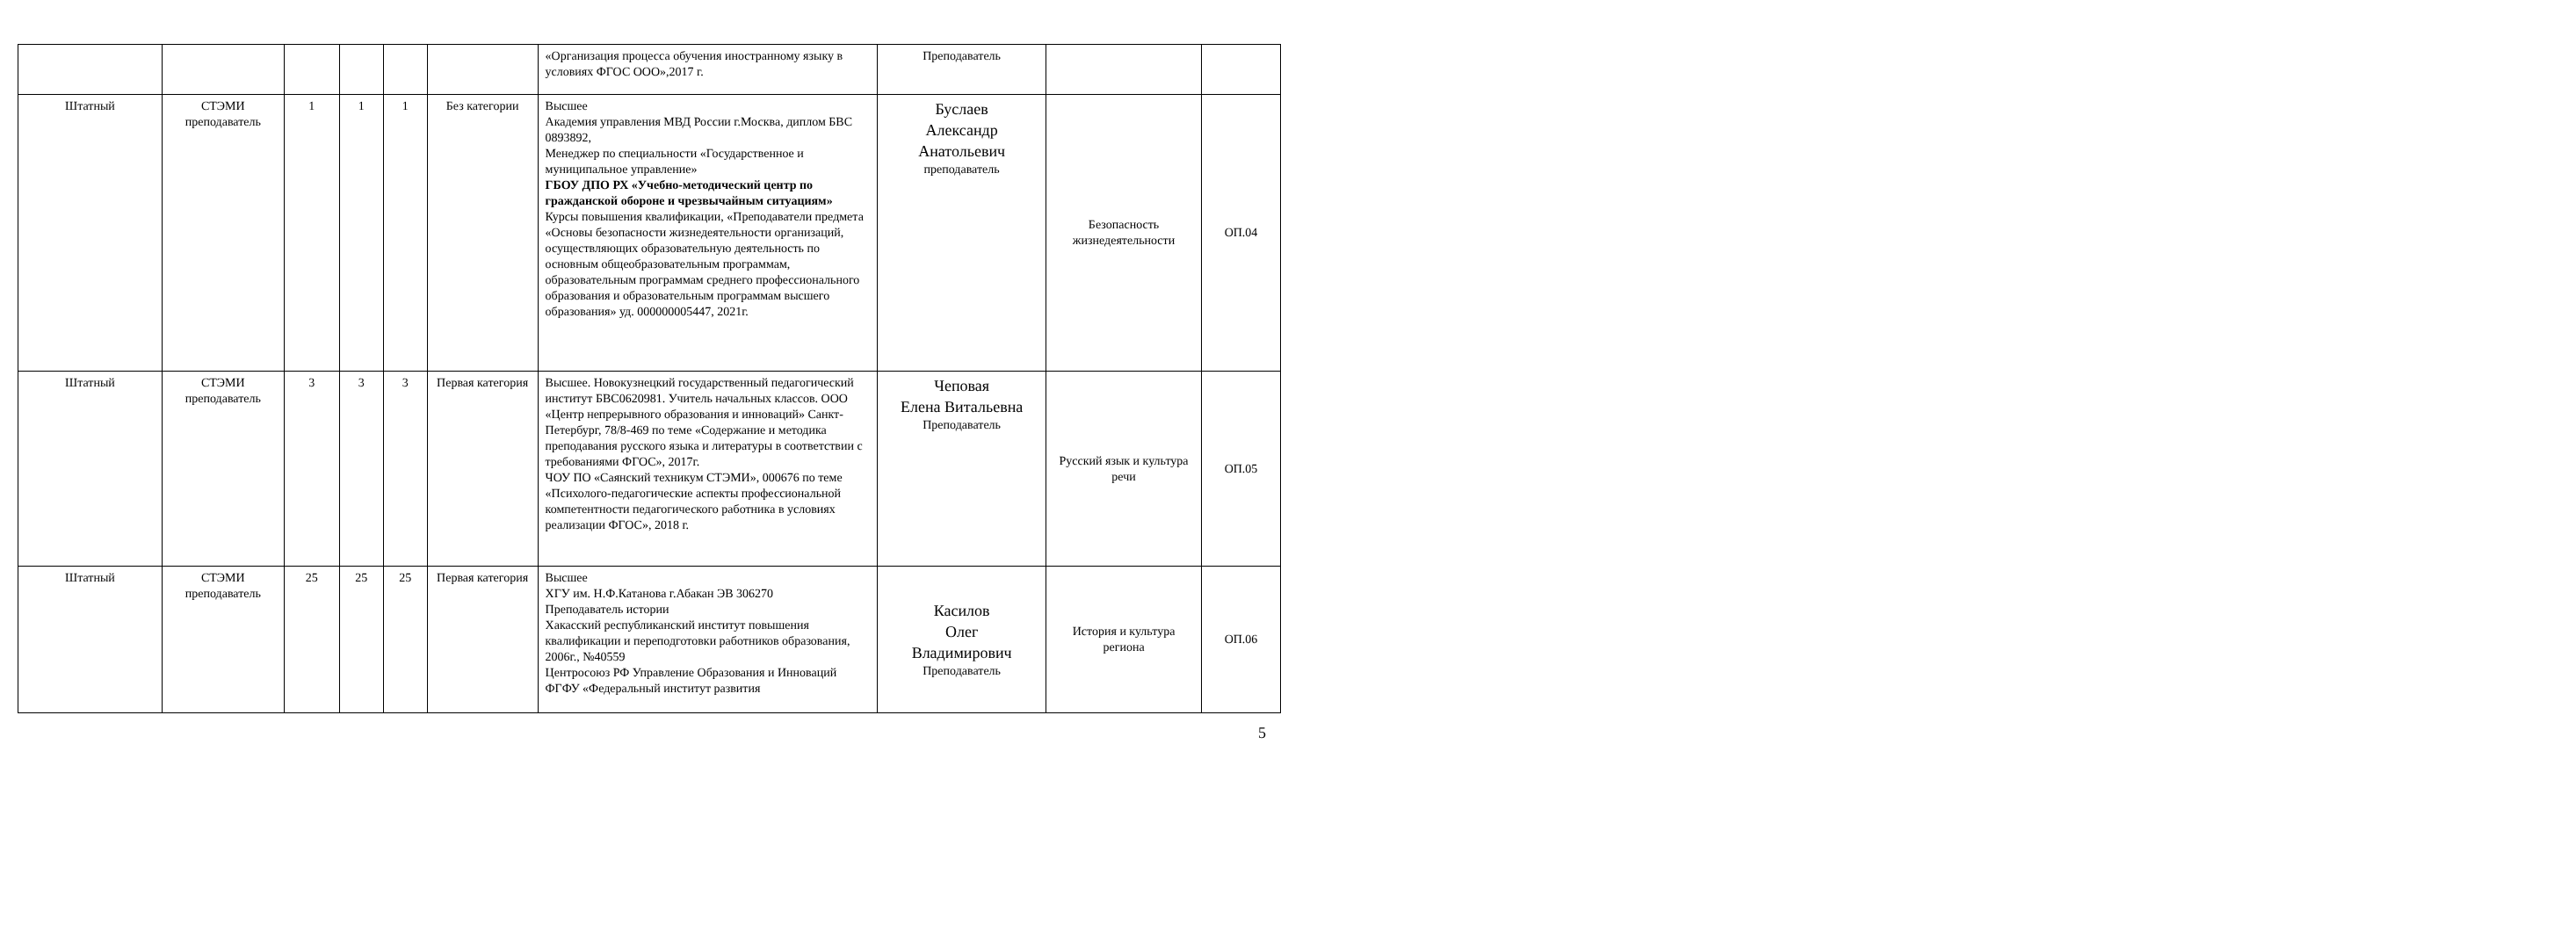| | | | | | | «Организация процесса обучения иностранному языку в условиях ФГОС ООО»,2017 г. | Преподаватель | | |
| Штатный | СТЭМИ преподаватель | 1 | 1 | 1 | Без категории | Высшее Академия управления МВД России г.Москва, диплом БВС 0893892, Менеджер по специальности «Государственное и муниципальное управление» ГБОУ ДПО РХ «Учебно-методический центр по гражданской обороне и чрезвычайным ситуациям» Курсы повышения квалификации, «Преподаватели предмета «Основы безопасности жизнедеятельности организаций, осуществляющих образовательную деятельность по основным общеобразовательным программам, образовательным программам среднего профессионального образования и образовательным программам высшего образования» уд. 000000005447, 2021г. | Буслаев Александр Анатольевич преподаватель | Безопасность жизнедеятельности | ОП.04 |
| Штатный | СТЭМИ преподаватель | 3 | 3 | 3 | Первая категория | Высшее. Новокузнецкий государственный педагогический институт БВС0620981. Учитель начальных классов. ООО «Центр непрерывного образования и инноваций» Санкт-Петербург, 78/8-469 по теме «Содержание и методика преподавания русского языка и литературы в соответствии с требованиями ФГОС», 2017г. ЧОУ ПО «Саянский техникум СТЭМИ», 000676 по теме «Психолого-педагогические аспекты профессиональной компетентности педагогического работника в условиях реализации ФГОС», 2018 г. | Чеповая Елена Витальевна Преподаватель | Русский язык и культура речи | ОП.05 |
| Штатный | СТЭМИ преподаватель | 25 | 25 | 25 | Первая категория | Высшее ХГУ им. Н.Ф.Катанова г.Абакан ЭВ 306270 Преподаватель истории Хакасский республиканский институт повышения квалификации и переподготовки работников образования, 2006г., №40559 Центросоюз РФ Управление Образования и Инноваций ФГФУ «Федеральный институт развития | Касилов Олег Владимирович Преподаватель | История и культура региона | ОП.06 |
5